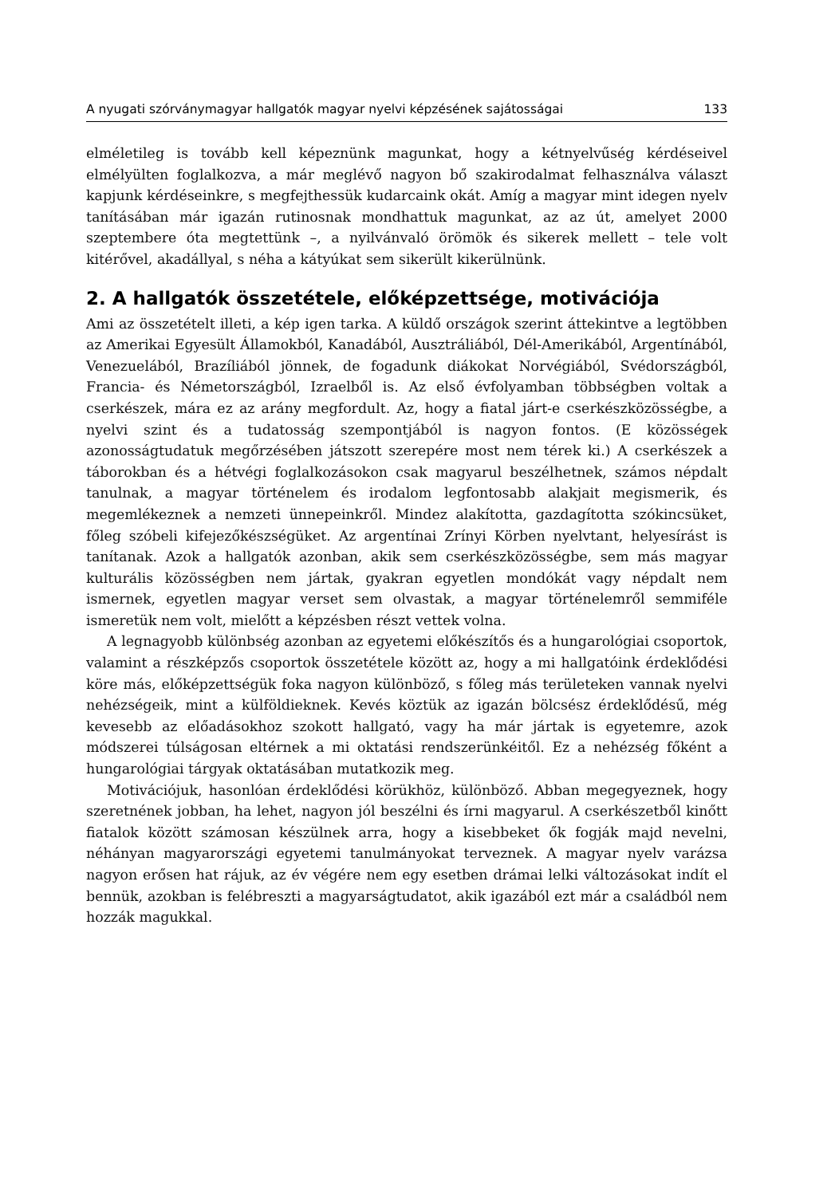A nyugati szórványmagyar hallgatók magyar nyelvi képzésének sajátosságai 133
elméletileg is tovább kell képeznünk magunkat, hogy a kétnyelvűség kérdéseivel elmélyülten foglalkozva, a már meglévő nagyon bő szakirodalmat felhasználva választ kapjunk kérdéseinkre, s megfejthessük kudarcaink okát. Amíg a magyar mint idegen nyelv tanításában már igazán rutinosnak mondhattuk magunkat, az az út, amelyet 2000 szeptembere óta megtettünk –, a nyilvánvaló örömök és sikerek mellett – tele volt kitérővel, akadállyal, s néha a kátyúkat sem sikerült kikerülnünk.
2. A hallgatók összetétele, előképzettsége, motivációja
Ami az összetételt illeti, a kép igen tarka. A küldő országok szerint áttekintve a legtöbben az Amerikai Egyesült Államokból, Kanadából, Ausztráliából, Dél-Amerikából, Argentínából, Venezuelából, Brazíliából jönnek, de fogadunk diákokat Norvégiából, Svédországból, Francia- és Németországból, Izraelből is. Az első évfolyamban többségben voltak a cserkészek, mára ez az arány megfordult. Az, hogy a fiatal járt-e cserkészközösségbe, a nyelvi szint és a tudatosság szempontjából is nagyon fontos. (E közösségek azonosságtudatuk megőrzésében játszott szerepére most nem térek ki.) A cserkészek a táborokban és a hétvégi foglalkozásokon csak magyarul beszélhetnek, számos népdalt tanulnak, a magyar történelem és irodalom legfontosabb alakjait megismerik, és megemlékeznek a nemzeti ünnepeinkről. Mindez alakította, gazdagította szókincsüket, főleg szóbeli kifejezőkészségüket. Az argentínai Zrínyi Körben nyelvtant, helyesírást is tanítanak. Azok a hallgatók azonban, akik sem cserkészközösségbe, sem más magyar kulturális közösségben nem jártak, gyakran egyetlen mondókát vagy népdalt nem ismernek, egyetlen magyar verset sem olvastak, a magyar történelemről semmiféle ismeretük nem volt, mielőtt a képzésben részt vettek volna.
A legnagyobb különbség azonban az egyetemi előkészítős és a hungarológiai csoportok, valamint a részképzős csoportok összetétele között az, hogy a mi hallgatóink érdeklődési köre más, előképzettségük foka nagyon különböző, s főleg más területeken vannak nyelvi nehézségeik, mint a külföldieknek. Kevés köztük az igazán bölcsész érdeklődésű, még kevesebb az előadásokhoz szokott hallgató, vagy ha már jártak is egyetemre, azok módszerei túlságosan eltérnek a mi oktatási rendszerünkéitől. Ez a nehézség főként a hungarológiai tárgyak oktatásában mutatkozik meg.
Motivációjuk, hasonlóan érdeklődési körükhöz, különböző. Abban megegyeznek, hogy szeretnének jobban, ha lehet, nagyon jól beszélni és írni magyarul. A cserkészetből kinőtt fiatalok között számosan készülnek arra, hogy a kisebbeket ők fogják majd nevelni, néhányan magyarországi egyetemi tanulmányokat terveznek. A magyar nyelv varázsa nagyon erősen hat rájuk, az év végére nem egy esetben drámai lelki változásokat indít el bennük, azokban is felébreszti a magyarságtudatot, akik igazából ezt már a családból nem hozzák magukkal.